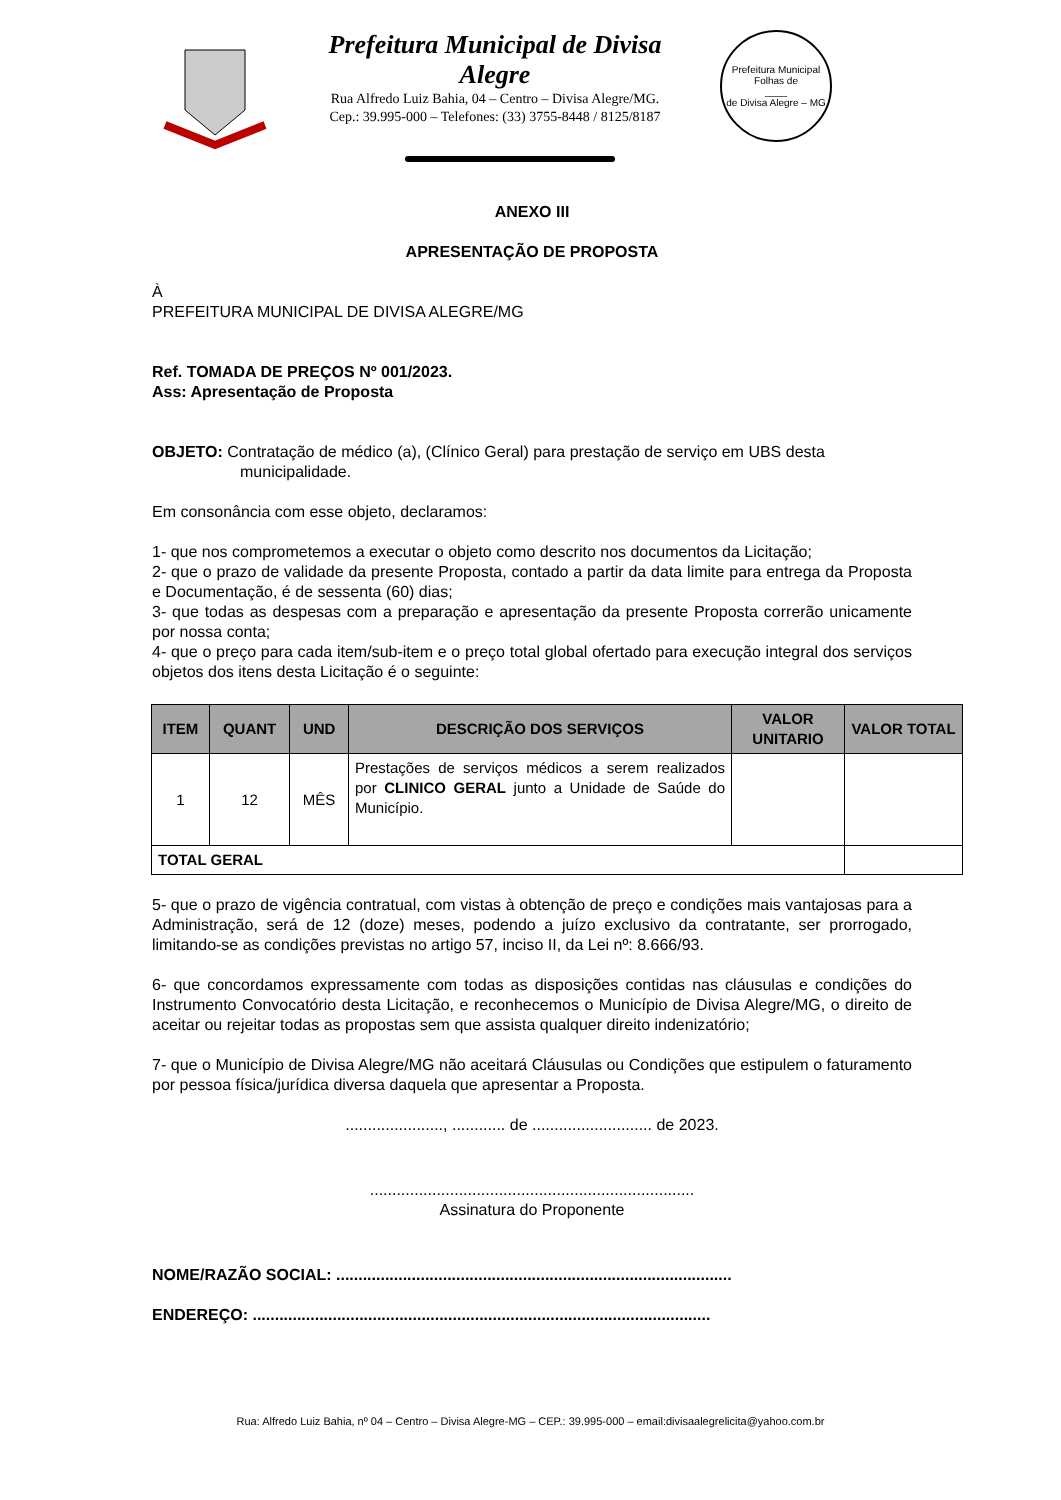Prefeitura Municipal de Divisa Alegre
Rua Alfredo Luiz Bahia, 04 – Centro – Divisa Alegre/MG.
Cep.: 39.995-000 – Telefones: (33) 3755-8448 / 8125/8187
Prefeitura Municipal
Folhas de
____
de Divisa Alegre – MG
ANEXO III
APRESENTAÇÃO DE PROPOSTA
À
PREFEITURA MUNICIPAL DE DIVISA ALEGRE/MG
Ref. TOMADA DE PREÇOS Nº 001/2023.
Ass: Apresentação de Proposta
OBJETO: Contratação de médico (a), (Clínico Geral) para prestação de serviço em UBS desta
municipalidade.
Em consonância com esse objeto, declaramos:
1- que nos comprometemos a executar o objeto como descrito nos documentos da Licitação;
2- que o prazo de validade da presente Proposta, contado a partir da data limite para entrega da Proposta e Documentação, é de sessenta (60) dias;
3- que todas as despesas com a preparação e apresentação da presente Proposta correrão unicamente por nossa conta;
4- que o preço para cada item/sub-item e o preço total global ofertado para execução integral dos serviços objetos dos itens desta Licitação é o seguinte:
| ITEM | QUANT | UND | DESCRIÇÃO DOS SERVIÇOS | VALOR UNITARIO | VALOR TOTAL |
| --- | --- | --- | --- | --- | --- |
| 1 | 12 | MÊS | Prestações de serviços médicos a serem realizados por CLINICO GERAL junto a Unidade de Saúde do Município. | | |
| TOTAL GERAL | | | | | |
5- que o prazo de vigência contratual, com vistas à obtenção de preço e condições mais vantajosas para a Administração, será de 12 (doze) meses, podendo a juízo exclusivo da contratante, ser prorrogado, limitando-se as condições previstas no artigo 57, inciso II, da Lei nº: 8.666/93.
6- que concordamos expressamente com todas as disposições contidas nas cláusulas e condições do Instrumento Convocatório desta Licitação, e reconhecemos o Município de Divisa Alegre/MG, o direito de aceitar ou rejeitar todas as propostas sem que assista qualquer direito indenizatório;
7- que o Município de Divisa Alegre/MG não aceitará Cláusulas ou Condições que estipulem o faturamento por pessoa física/jurídica diversa daquela que apresentar a Proposta.
......................, ............ de ........................... de 2023.
.........................................................................
Assinatura do Proponente
NOME/RAZÃO SOCIAL: .........................................................................................
ENDEREÇO: .......................................................................................................
Rua: Alfredo Luiz Bahia, nº 04 – Centro – Divisa Alegre-MG – CEP.: 39.995-000 – email:divisaalegrelicita@yahoo.com.br